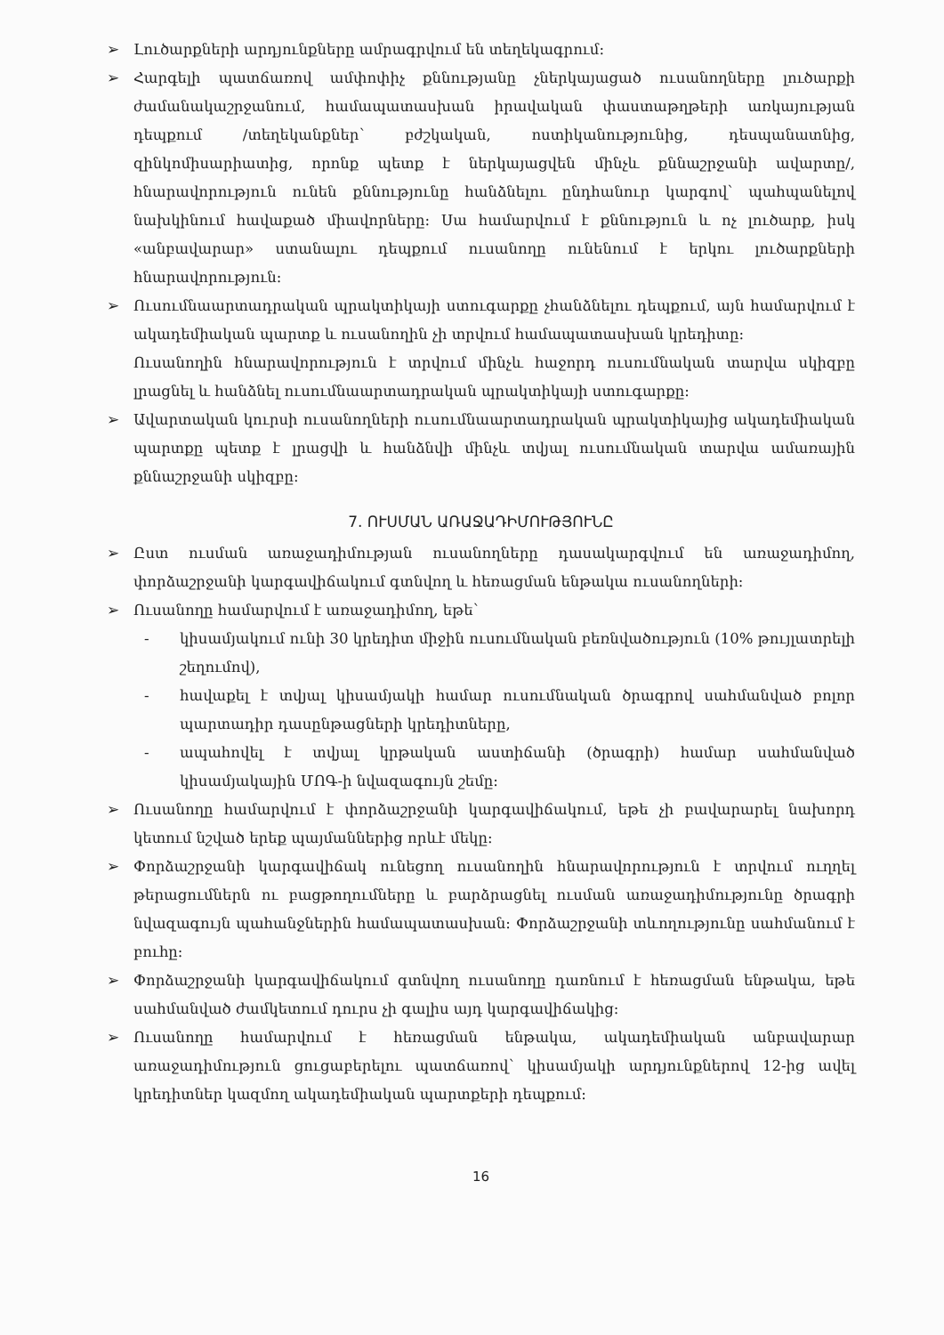➢ Լուծարքների արդյունքները ամրագրվում են տեղեկագրում:
➢ Հարգելի պատճառով ամփոփիչ քննությանը չներկայացած ուսանողները լուծարքի ժամանակաշրջանում, համապատասխան իրավական փաստաթղթերի առկայության դեպքում /տեղեկանքներ՝ բժշկական, ոստիկանությունից, դեսպանատնից, զինկոմիսարիատից, որոնք պետք է ներկայացվեն մինչև քննաշրջանի ավարտը/, հնարավորություն ունեն քննությունը հանձնելու ընդհանուր կարգով՝ պահպանելով նախկինում հավաքած միավորները: Սա համարվում է քննություն և ոչ լուծարք, իսկ «անբավարար» ստանալու դեպքում ուսանողը ունենում է երկու լուծարքների հնարավորություն:
➢ Ուսումնաարտադրական պրակտիկայի ստուգարքը չհանձնելու դեպքում, այն համարվում է ակադեմիական պարտք և ուսանողին չի տրվում համապատասխան կրեդիտը:
Ուսանողին հնարավորություն է տրվում մինչև հաջորդ ուսումնական տարվա սկիզբը լրացնել և հանձնել ուսումնաարտադրական պրակտիկայի ստուգարքը:
➢ Ավարտական կուրսի ուսանողների ուսումնաարտադրական պրակտիկայից ակադեմիական պարտքը պետք է լրացվի և հանձնվի մինչև տվյալ ուսումնական տարվա ամառային քննաշրջանի սկիզբը:
7. ՈՒՍՄԱՆ ԱՌԱՋԱԴԻՄՈՒԹՅՈՒՆԸ
➢ Ըստ ուսման առաջադիմության ուսանողները դասակարգվում են առաջադիմող, փորձաշրջանի կարգավիճակում գտնվող և հեռացման ենթակա ուսանողների:
➢ Ուսանողը համարվում է առաջադիմող, եթե՝
- կիսամյակում ունի 30 կրեդիտ միջին ուսումնական բեռնվածություն (10% թույլատրելի շեղումով),
- հավաքել է տվյալ կիսամյակի համար ուսումնական ծրագրով սահմանված բոլոր պարտադիր դասընթացների կրեդիտները,
- ապահովել է տվյալ կրթական աստիճանի (ծրագրի) համար սահմանված կիսամյակային ՄՈԳ-ի նվազագույն շեմը:
➢ Ուսանողը համարվում է փորձաշրջանի կարգավիճակում, եթե չի բավարարել նախորդ կետում նշված երեք պայմաններից որևէ մեկը:
➢ Փորձաշրջանի կարգավիճակ ունեցող ուսանողին հնարավորություն է տրվում ուղղել թերացումներն ու բացթողումները և բարձրացնել ուսման առաջադիմությունը ծրագրի նվազագույն պահանջներին համապատասխան: Փորձաշրջանի տևողությունը սահմանում է բուհը:
➢ Փորձաշրջանի կարգավիճակում գտնվող ուսանողը դառնում է հեռացման ենթակա, եթե սահմանված ժամկետում դուրս չի գալիս այդ կարգավիճակից:
➢ Ուսանողը համարվում է հեռացման ենթակա, ակադեմիական անբավարար առաջադիմություն ցուցաբերելու պատճառով՝ կիսամյակի արդյունքներով 12-ից ավել կրեդիտներ կազմող ակադեմիական պարտքերի դեպքում:
16